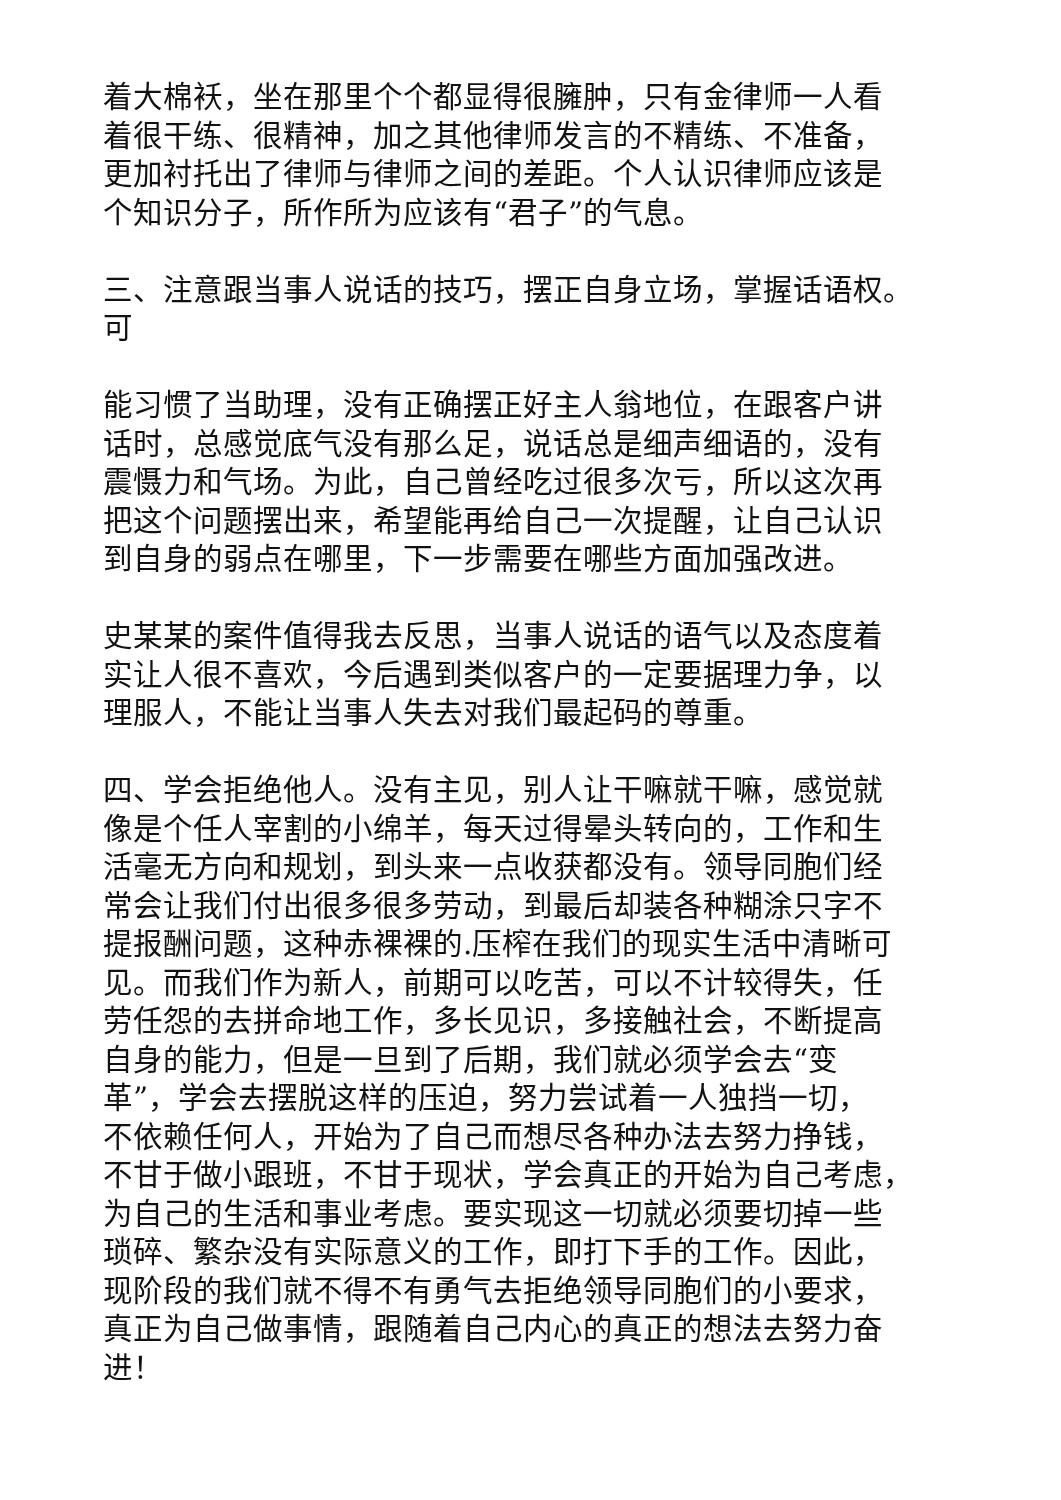着大棉袄，坐在那里个个都显得很臃肿，只有金律师一人看 着很干练、很精神，加之其他律师发言的不精练、不准备， 更加衬托出了律师与律师之间的差距。个人认识律师应该是 个知识分子，所作所为应该有“君子”的气息。
三、注意跟当事人说话的技巧，摆正自身立场，掌握话语权。 可
能习惯了当助理，没有正确摆正好主人翁地位，在跟客户讲 话时，总感觉底气没有那么足，说话总是细声细语的，没有 震慑力和气场。为此，自己曾经吃过很多次亏，所以这次再 把这个问题摆出来，希望能再给自己一次提醒，让自己认识 到自身的弱点在哪里，下一步需要在哪些方面加强改进。
史某某的案件值得我去反思，当事人说话的语气以及态度着 实让人很不喜欢，今后遇到类似客户的一定要据理力争，以 理服人，不能让当事人失去对我们最起码的尊重。
四、学会拒绝他人。没有主见，别人让干嘛就干嘛，感觉就 像是个任人宰割的小绵羊，每天过得晕头转向的，工作和生 活毫无方向和规划，到头来一点收获都没有。领导同胞们经 常会让我们付出很多很多劳动，到最后却装各种糊涂只字不 提报酬问题，这种赤裸裸的.压榨在我们的现实生活中清晰可 见。而我们作为新人，前期可以吃苦，可以不计较得失，任 劳任怨的去拼命地工作，多长见识，多接触社会，不断提高 自身的能力，但是一旦到了后期，我们就必须学会去“变 革”，学会去摆脱这样的压迫，努力尝试着一人独挡一切， 不依赖任何人，开始为了自己而想尽各种办法去努力挣钱， 不甘于做小跟班，不甘于现状，学会真正的开始为自己考虑， 为自己的生活和事业考虑。要实现这一切就必须要切掉一些 琐碎、繁杂没有实际意义的工作，即打下手的工作。因此， 现阶段的我们就不得不有勇气去拒绝领导同胞们的小要求， 真正为自己做事情，跟随着自己内心的真正的想法去努力奋 进！